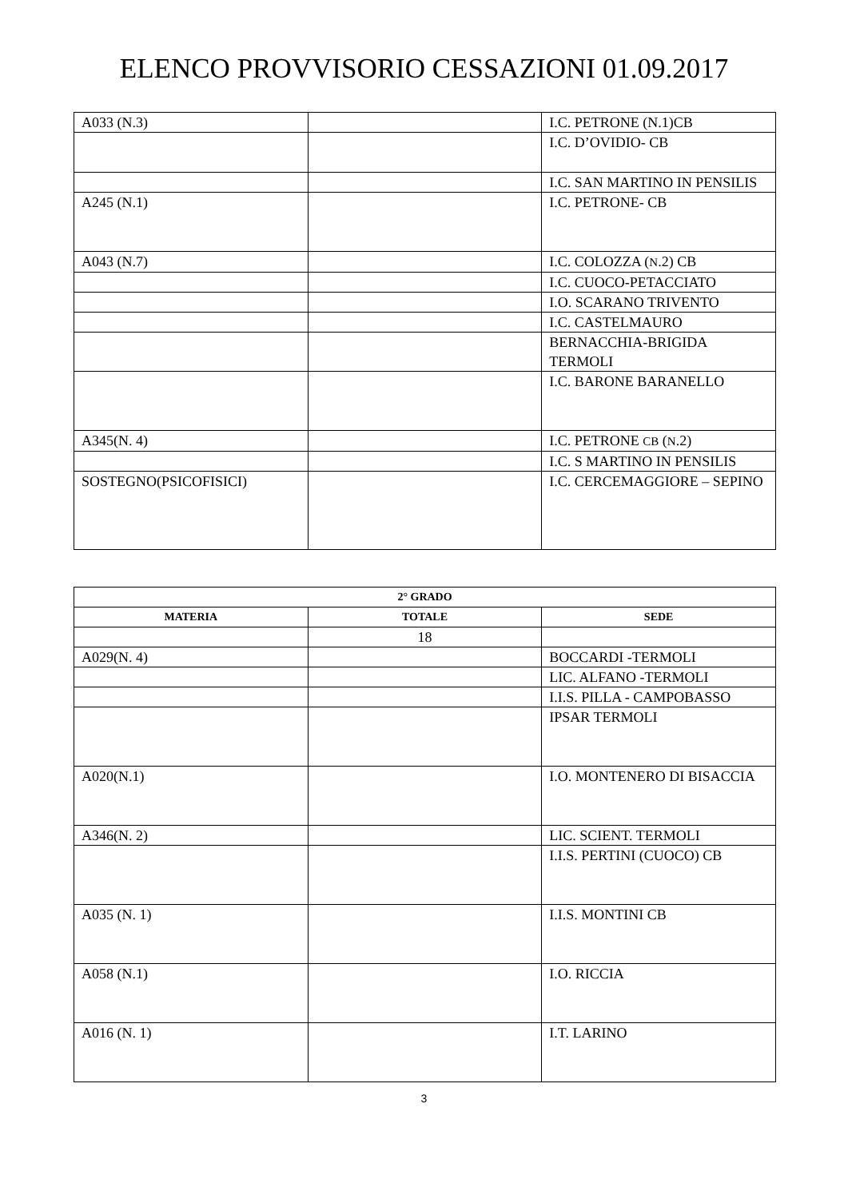ELENCO PROVVISORIO CESSAZIONI 01.09.2017
| A033 (N.3) | | I.C. PETRONE (N.1)CB |
| | | I.C. D’OVIDIO- CB |
| | | I.C. SAN MARTINO IN PENSILIS |
| A245 (N.1) | | I.C. PETRONE- CB |
| A043 (N.7) | | I.C. COLOZZA ( N .2) CB |
| | | I.C. CUOCO-PETACCIATO |
| | | I.O. SCARANO TRIVENTO |
| | | I.C. CASTELMAURO |
| | | BERNACCHIA-BRIGIDA TERMOLI |
| | | I.C. BARONE BARANELLO |
| A345(N. 4) | | I.C. PETRONE CB ( N .2) |
| | | I.C. S MARTINO IN PENSILIS |
| SOSTEGNO(PSICOFISICI) | | I.C. CERCEMAGGIORE – SEPINO |
| 2° GRADO | | |
| --- | --- | --- |
| MATERIA | TOTALE | SEDE |
| | 18 | |
| A029(N. 4) | | BOCCARDI -TERMOLI |
| | | LIC. ALFANO -TERMOLI |
| | | I.I.S. PILLA - CAMPOBASSO |
| | | IPSAR TERMOLI |
| A020(N.1) | | I.O. MONTENERO DI BISACCIA |
| A346(N. 2) | | LIC. SCIENT. TERMOLI |
| | | I.I.S. PERTINI (CUOCO) CB |
| A035 (N. 1) | | I.I.S. MONTINI CB |
| A058 (N.1) | | I.O. RICCIA |
| A016 (N. 1) | | I.T. LARINO |
3